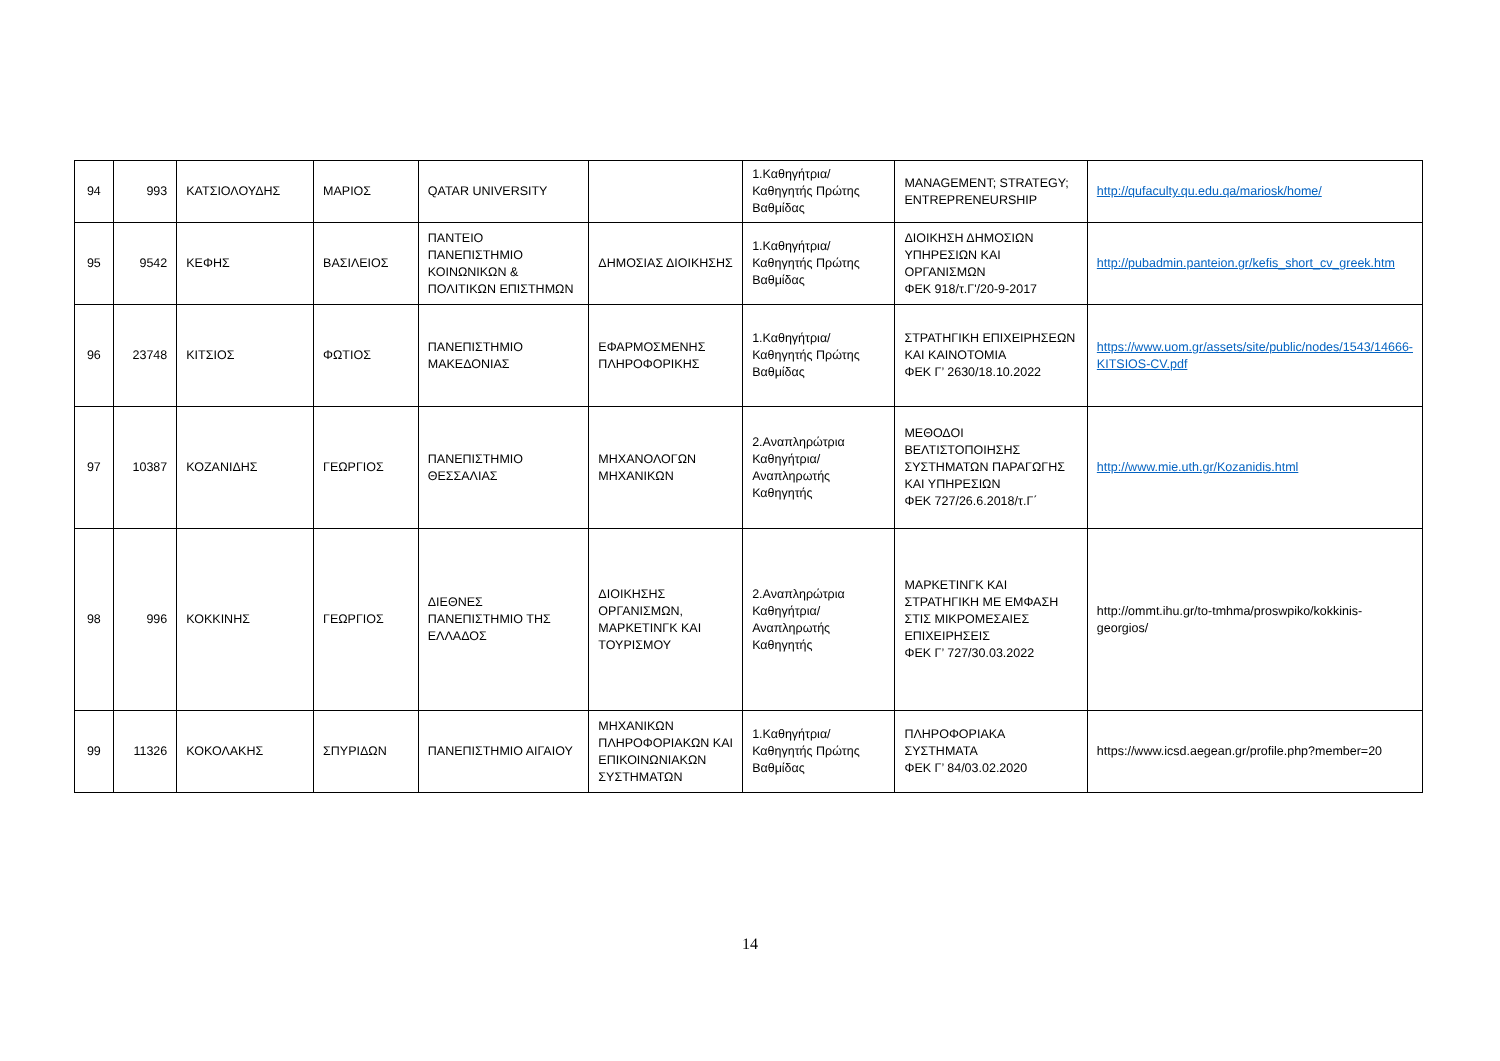| 94 | 993 | ΚΑΤΣΙΟΛΟΥΔΗΣ | ΜΑΡΙΟΣ | QATAR UNIVERSITY | | 1.Καθηγήτρια/Καθηγητής Πρώτης Βαθμίδας | MANAGEMENT; STRATEGY; ENTREPRENEURSHIP | http://qufaculty.qu.edu.qa/mariosk/home/ |
| 95 | 9542 | ΚΕΦΗΣ | ΒΑΣΙΛΕΙΟΣ | ΠΑΝΤΕΙΟ ΠΑΝΕΠΙΣΤΗΜΙΟ ΚΟΙΝΩΝΙΚΩΝ & ΠΟΛΙΤΙΚΩΝ ΕΠΙΣΤΗΜΩΝ | ΔΗΜΟΣΙΑΣ ΔΙΟΙΚΗΣΗΣ | 1.Καθηγήτρια/Καθηγητής Πρώτης Βαθμίδας | ΔΙΟΙΚΗΣΗ ΔΗΜΟΣΙΩΝ ΥΠΗΡΕΣΙΩΝ ΚΑΙ ΟΡΓΑΝΙΣΜΩΝ ΦΕΚ 918/τ.Γ'/20-9-2017 | http://pubadmin.panteion.gr/kefis_short_cv_greek.htm |
| 96 | 23748 | ΚΙΤΣΙΟΣ | ΦΩΤΙΟΣ | ΠΑΝΕΠΙΣΤΗΜΙΟ ΜΑΚΕΔΟΝΙΑΣ | ΕΦΑΡΜΟΣΜΕΝΗΣ ΠΛΗΡΟΦΟΡΙΚΗΣ | 1.Καθηγήτρια/Καθηγητής Πρώτης Βαθμίδας | ΣΤΡΑΤΗΓΙΚΗ ΕΠΙΧΕΙΡΗΣΕΩΝ ΚΑΙ ΚΑΙΝΟΤΟΜΙΑ ΦΕΚ Γ’ 2630/18.10.2022 | https://www.uom.gr/assets/site/public/nodes/1543/14666-KITSIOS-CV.pdf |
| 97 | 10387 | ΚΟΖΑΝΙΔΗΣ | ΓΕΩΡΓΙΟΣ | ΠΑΝΕΠΙΣΤΗΜΙΟ ΘΕΣΣΑΛΙΑΣ | ΜΗΧΑΝΟΛΟΓΩΝ ΜΗΧΑΝΙΚΩΝ | 2.Αναπληρώτρια Καθηγήτρια/Αναπληρωτής Καθηγητής | ΜΕΘΟΔΟΙ ΒΕΛΤΙΣΤΟΠΟΙΗΣΗΣ ΣΥΣΤΗΜΑΤΩΝ ΠΑΡΑΓΩΓΗΣ ΚΑΙ ΥΠΗΡΕΣΙΩΝ ΦΕΚ 727/26.6.2018/τ.Γ΄ | http://www.mie.uth.gr/Kozanidis.html |
| 98 | 996 | ΚΟΚΚΙΝΗΣ | ΓΕΩΡΓΙΟΣ | ΔΙΕΘΝΕΣ ΠΑΝΕΠΙΣΤΗΜΙΟ ΤΗΣ ΕΛΛΑΔΟΣ | ΔΙΟΙΚΗΣΗΣ ΟΡΓΑΝΙΣΜΩΝ, ΜΑΡΚΕΤΙΝΓΚ ΚΑΙ ΤΟΥΡΙΣΜΟΥ | 2.Αναπληρώτρια Καθηγήτρια/Αναπληρωτής Καθηγητής | ΜΑΡΚΕΤΙΝΓΚ ΚΑΙ ΣΤΡΑΤΗΓΙΚΗ ΜΕ ΕΜΦΑΣΗ ΣΤΙΣ ΜΙΚΡΟΜΕΣΑΙΕΣ ΕΠΙΧΕΙΡΗΣΕΙΣ ΦΕΚ Γ’ 727/30.03.2022 | http://ommt.ihu.gr/to-tmhma/proswpiko/kokkinis-georgios/ |
| 99 | 11326 | ΚΟΚΟΛΑΚΗΣ | ΣΠΥΡΙΔΩΝ | ΠΑΝΕΠΙΣΤΗΜΙΟ ΑΙΓΑΙΟΥ | ΜΗΧΑΝΙΚΩΝ ΠΛΗΡΟΦΟΡΙΑΚΩΝ ΚΑΙ ΕΠΙΚΟΙΝΩΝΙΑΚΩΝ ΣΥΣΤΗΜΑΤΩΝ | 1.Καθηγήτρια/Καθηγητής Πρώτης Βαθμίδας | ΠΛΗΡΟΦΟΡΙΑΚΑ ΣΥΣΤΗΜΑΤΑ ΦΕΚ Γ’ 84/03.02.2020 | https://www.icsd.aegean.gr/profile.php?member=20 |
14